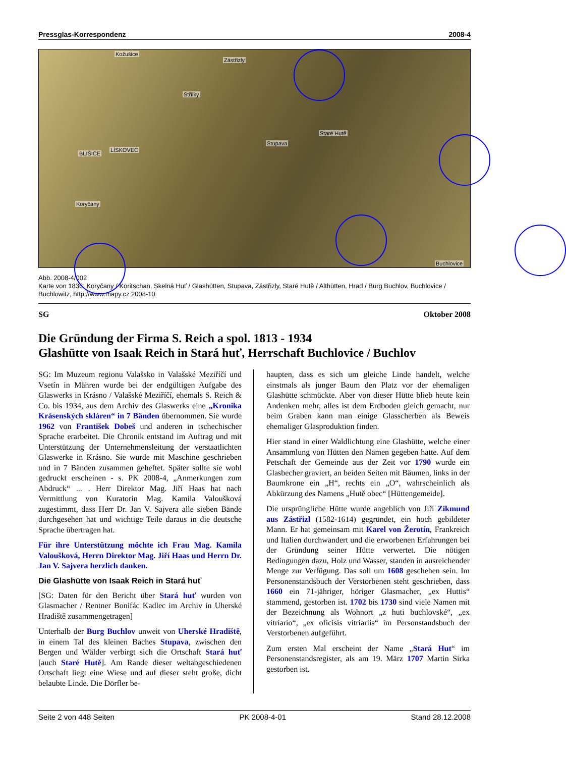Pressglas-Korrespondenz 2008-4
Kožušice
Zástřizly
Střílky
Staré Hutě
Stupava
BLIŠICE
LÍSKOVEC
Koryčany
Buchlovice
Abb. 2008-4/002
Karte von 1836: Koryčany / Koritschan, Skelná Huť / Glashütten, Stupava, Zástřizly, Staré Hutě / Althütten, Hrad / Burg Buchlov, Buchlovice / Buchlowitz, http://www.mapy.cz 2008-10
SG Oktober 2008
Die Gründung der Firma S. Reich a spol. 1813 - 1934
Glashütte von Isaak Reich in Stará huť, Herrschaft Buchlovice / Buchlov
SG: Im Muzeum regionu Valašsko in Valašské Meziříčí und Vsetín in Mähren wurde bei der endgültigen Aufgabe des Glaswerks in Krásno / Valašské Meziříčí, ehemals S. Reich & Co. bis 1934, aus dem Archiv des Glaswerks eine „Kronika Krásenských skláren“ in 7 Bänden übernommen. Sie wurde 1962 von František Dobeš und anderen in tschechischer Sprache erarbeitet. Die Chronik entstand im Auftrag und mit Unterstützung der Unternehmensleitung der verstaatlichten Glaswerke in Krásno. Sie wurde mit Maschine geschrieben und in 7 Bänden zusammen geheftet. Später sollte sie wohl gedruckt erscheinen - s. PK 2008-4, „Anmerkungen zum Abdruck“ ... . Herr Direktor Mag. Jiří Haas hat nach Vermittlung von Kuratorin Mag. Kamila Valoušková zugestimmt, dass Herr Dr. Jan V. Sajvera alle sieben Bände durchgesehen hat und wichtige Teile daraus in die deutsche Sprache übertragen hat.
Für ihre Unterstützung möchte ich Frau Mag. Kamila Valoušková, Herrn Direktor Mag. Jiří Haas und Herrn Dr. Jan V. Sajvera herzlich danken.
Die Glashütte von Isaak Reich in Stará huť
[SG: Daten für den Bericht über Stará huť wurden von Glasmacher / Rentner Bonifác Kadlec im Archiv in Uherské Hradiště zusammengetragen]
Unterhalb der Burg Buchlov unweit von Uherské Hradiště, in einem Tal des kleinen Baches Stupava, zwischen den Bergen und Wälder verbirgt sich die Ortschaft Stará huť [auch Staré Hutě]. Am Rande dieser weltabgeschiedenen Ortschaft liegt eine Wiese und auf dieser steht große, dicht belaubte Linde. Die Dörfler be-
haupten, dass es sich um gleiche Linde handelt, welche einstmals als junger Baum den Platz vor der ehemaligen Glashütte schmückte. Aber von dieser Hütte blieb heute kein Andenken mehr, alles ist dem Erdboden gleich gemacht, nur beim Graben kann man einige Glasscherben als Beweis ehemaliger Glasproduktion finden.
Hier stand in einer Waldlichtung eine Glashütte, welche einer Ansammlung von Hütten den Namen gegeben hatte. Auf dem Petschaft der Gemeinde aus der Zeit vor 1790 wurde ein Glasbecher graviert, an beiden Seiten mit Bäumen, links in der Baumkrone ein „H“, rechts ein „O“, wahrscheinlich als Abkürzung des Namens „Hutě obec“ [Hüttengemeide].
Die ursprüngliche Hütte wurde angeblich von Jiří Zikmund aus Zástřizl (1582-1614) gegründet, ein hoch gebildeter Mann. Er hat gemeinsam mit Karel von Žerotín, Frankreich und Italien durchwandert und die erworbenen Erfahrungen bei der Gründung seiner Hütte verwertet. Die nötigen Bedingungen dazu, Holz und Wasser, standen in ausreichender Menge zur Verfügung. Das soll um 1608 geschehen sein. Im Personenstandsbuch der Verstorbenen steht geschrieben, dass 1660 ein 71-jähriger, höriger Glasmacher, „ex Huttis“ stammend, gestorben ist. 1702 bis 1730 sind viele Namen mit der Bezeichnung als Wohnort „z huti buchlovské“, „ex vitriario“, „ex oficisis vitriariis“ im Personstandsbuch der Verstorbenen aufgeführt.
Zum ersten Mal erscheint der Name „Stará Hut“ im Personenstandsregister, als am 19. März 1707 Martin Sirka gestorben ist.
Seite 2 von 448 Seiten PK 2008-4-01 Stand 28.12.2008